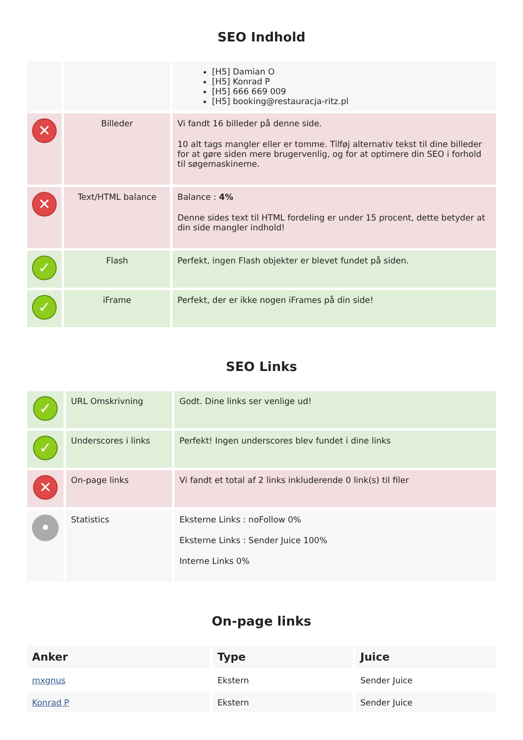SEO Indhold
| | | [H5] Damian O [H5] Konrad P [H5] 666 669 009 [H5] booking@restauracja-ritz.pl |
| ✕ | Billeder | Vi fandt 16 billeder på denne side. 10 alt tags mangler eller er tomme. Tilføj alternativ tekst til dine billeder for at gøre siden mere brugervenlig, og for at optimere din SEO i forhold til søgemaskinerne. |
| ✕ | Text/HTML balance | Balance : 4% Denne sides text til HTML fordeling er under 15 procent, dette betyder at din side mangler indhold! |
| ✓ | Flash | Perfekt, ingen Flash objekter er blevet fundet på siden. |
| ✓ | iFrame | Perfekt, der er ikke nogen iFrames på din side! |
SEO Links
| ✓ | URL Omskrivning | Godt. Dine links ser venlige ud! |
| ✓ | Underscores i links | Perfekt! Ingen underscores blev fundet i dine links |
| ✕ | On-page links | Vi fandt et total af 2 links inkluderende 0 link(s) til filer |
| • | Statistics | Eksterne Links : noFollow 0% Eksterne Links : Sender Juice 100% Interne Links 0% |
On-page links
| Anker | Type | Juice |
| --- | --- | --- |
| mxgnus | Ekstern | Sender Juice |
| Konrad P | Ekstern | Sender Juice |